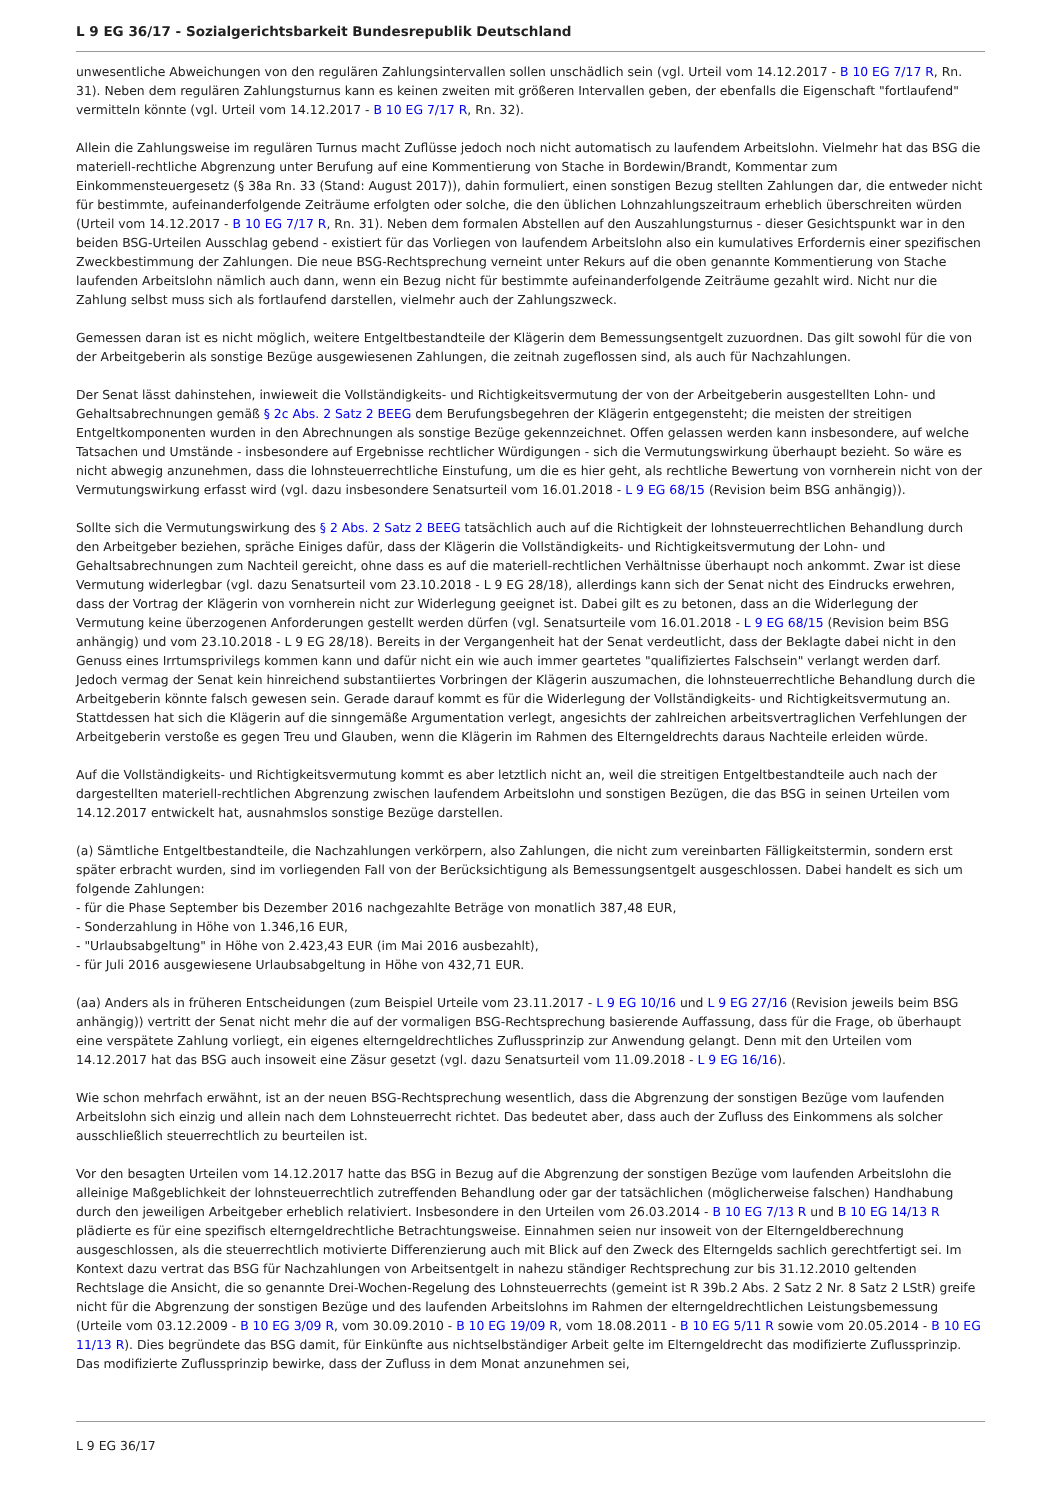L 9 EG 36/17 - Sozialgerichtsbarkeit Bundesrepublik Deutschland
unwesentliche Abweichungen von den regulären Zahlungsintervallen sollen unschädlich sein (vgl. Urteil vom 14.12.2017 - B 10 EG 7/17 R, Rn. 31). Neben dem regulären Zahlungsturnus kann es keinen zweiten mit größeren Intervallen geben, der ebenfalls die Eigenschaft "fortlaufend" vermitteln könnte (vgl. Urteil vom 14.12.2017 - B 10 EG 7/17 R, Rn. 32).
Allein die Zahlungsweise im regulären Turnus macht Zuflüsse jedoch noch nicht automatisch zu laufendem Arbeitslohn. Vielmehr hat das BSG die materiell-rechtliche Abgrenzung unter Berufung auf eine Kommentierung von Stache in Bordewin/Brandt, Kommentar zum Einkommensteuergesetz (§ 38a Rn. 33 (Stand: August 2017)), dahin formuliert, einen sonstigen Bezug stellten Zahlungen dar, die entweder nicht für bestimmte, aufeinanderfolgende Zeiträume erfolgten oder solche, die den üblichen Lohnzahlungszeitraum erheblich überschreiten würden (Urteil vom 14.12.2017 - B 10 EG 7/17 R, Rn. 31). Neben dem formalen Abstellen auf den Auszahlungsturnus - dieser Gesichtspunkt war in den beiden BSG-Urteilen Ausschlag gebend - existiert für das Vorliegen von laufendem Arbeitslohn also ein kumulatives Erfordernis einer spezifischen Zweckbestimmung der Zahlungen. Die neue BSG-Rechtsprechung verneint unter Rekurs auf die oben genannte Kommentierung von Stache laufenden Arbeitslohn nämlich auch dann, wenn ein Bezug nicht für bestimmte aufeinanderfolgende Zeiträume gezahlt wird. Nicht nur die Zahlung selbst muss sich als fortlaufend darstellen, vielmehr auch der Zahlungszweck.
Gemessen daran ist es nicht möglich, weitere Entgeltbestandteile der Klägerin dem Bemessungsentgelt zuzuordnen. Das gilt sowohl für die von der Arbeitgeberin als sonstige Bezüge ausgewiesenen Zahlungen, die zeitnah zugeflossen sind, als auch für Nachzahlungen.
Der Senat lässt dahinstehen, inwieweit die Vollständigkeits- und Richtigkeitsvermutung der von der Arbeitgeberin ausgestellten Lohn- und Gehaltsabrechnungen gemäß § 2c Abs. 2 Satz 2 BEEG dem Berufungsbegehren der Klägerin entgegensteht; die meisten der streitigen Entgeltkomponenten wurden in den Abrechnungen als sonstige Bezüge gekennzeichnet. Offen gelassen werden kann insbesondere, auf welche Tatsachen und Umstände - insbesondere auf Ergebnisse rechtlicher Würdigungen - sich die Vermutungswirkung überhaupt bezieht. So wäre es nicht abwegig anzunehmen, dass die lohnsteuerrechtliche Einstufung, um die es hier geht, als rechtliche Bewertung von vornherein nicht von der Vermutungswirkung erfasst wird (vgl. dazu insbesondere Senatsurteil vom 16.01.2018 - L 9 EG 68/15 (Revision beim BSG anhängig)).
Sollte sich die Vermutungswirkung des § 2 Abs. 2 Satz 2 BEEG tatsächlich auch auf die Richtigkeit der lohnsteuerrechtlichen Behandlung durch den Arbeitgeber beziehen, spräche Einiges dafür, dass der Klägerin die Vollständigkeits- und Richtigkeitsvermutung der Lohn- und Gehaltsabrechnungen zum Nachteil gereicht, ohne dass es auf die materiell-rechtlichen Verhältnisse überhaupt noch ankommt. Zwar ist diese Vermutung widerlegbar (vgl. dazu Senatsurteil vom 23.10.2018 - L 9 EG 28/18), allerdings kann sich der Senat nicht des Eindrucks erwehren, dass der Vortrag der Klägerin von vornherein nicht zur Widerlegung geeignet ist. Dabei gilt es zu betonen, dass an die Widerlegung der Vermutung keine überzogenen Anforderungen gestellt werden dürfen (vgl. Senatsurteile vom 16.01.2018 - L 9 EG 68/15 (Revision beim BSG anhängig) und vom 23.10.2018 - L 9 EG 28/18). Bereits in der Vergangenheit hat der Senat verdeutlicht, dass der Beklagte dabei nicht in den Genuss eines Irrtumsprivilegs kommen kann und dafür nicht ein wie auch immer geartetes "qualifiziertes Falschsein" verlangt werden darf. Jedoch vermag der Senat kein hinreichend substantiiertes Vorbringen der Klägerin auszumachen, die lohnsteuerrechtliche Behandlung durch die Arbeitgeberin könnte falsch gewesen sein. Gerade darauf kommt es für die Widerlegung der Vollständigkeits- und Richtigkeitsvermutung an. Stattdessen hat sich die Klägerin auf die sinngemäße Argumentation verlegt, angesichts der zahlreichen arbeitsvertraglichen Verfehlungen der Arbeitgeberin verstoße es gegen Treu und Glauben, wenn die Klägerin im Rahmen des Elterngeldrechts daraus Nachteile erleiden würde.
Auf die Vollständigkeits- und Richtigkeitsvermutung kommt es aber letztlich nicht an, weil die streitigen Entgeltbestandteile auch nach der dargestellten materiell-rechtlichen Abgrenzung zwischen laufendem Arbeitslohn und sonstigen Bezügen, die das BSG in seinen Urteilen vom 14.12.2017 entwickelt hat, ausnahmslos sonstige Bezüge darstellen.
(a) Sämtliche Entgeltbestandteile, die Nachzahlungen verkörpern, also Zahlungen, die nicht zum vereinbarten Fälligkeitstermin, sondern erst später erbracht wurden, sind im vorliegenden Fall von der Berücksichtigung als Bemessungsentgelt ausgeschlossen. Dabei handelt es sich um folgende Zahlungen:
- für die Phase September bis Dezember 2016 nachgezahlte Beträge von monatlich 387,48 EUR,
- Sonderzahlung in Höhe von 1.346,16 EUR,
- "Urlaubsabgeltung" in Höhe von 2.423,43 EUR (im Mai 2016 ausbezahlt),
- für Juli 2016 ausgewiesene Urlaubsabgeltung in Höhe von 432,71 EUR.
(aa) Anders als in früheren Entscheidungen (zum Beispiel Urteile vom 23.11.2017 - L 9 EG 10/16 und L 9 EG 27/16 (Revision jeweils beim BSG anhängig)) vertritt der Senat nicht mehr die auf der vormaligen BSG-Rechtsprechung basierende Auffassung, dass für die Frage, ob überhaupt eine verspätete Zahlung vorliegt, ein eigenes elterngeldrechtliches Zuflussprinzip zur Anwendung gelangt. Denn mit den Urteilen vom 14.12.2017 hat das BSG auch insoweit eine Zäsur gesetzt (vgl. dazu Senatsurteil vom 11.09.2018 - L 9 EG 16/16).
Wie schon mehrfach erwähnt, ist an der neuen BSG-Rechtsprechung wesentlich, dass die Abgrenzung der sonstigen Bezüge vom laufenden Arbeitslohn sich einzig und allein nach dem Lohnsteuerrecht richtet. Das bedeutet aber, dass auch der Zufluss des Einkommens als solcher ausschließlich steuerrechtlich zu beurteilen ist.
Vor den besagten Urteilen vom 14.12.2017 hatte das BSG in Bezug auf die Abgrenzung der sonstigen Bezüge vom laufenden Arbeitslohn die alleinige Maßgeblichkeit der lohnsteuerrechtlich zutreffenden Behandlung oder gar der tatsächlichen (möglicherweise falschen) Handhabung durch den jeweiligen Arbeitgeber erheblich relativiert. Insbesondere in den Urteilen vom 26.03.2014 - B 10 EG 7/13 R und B 10 EG 14/13 R plädierte es für eine spezifisch elterngeldrechtliche Betrachtungsweise. Einnahmen seien nur insoweit von der Elterngeldberechnung ausgeschlossen, als die steuerrechtlich motivierte Differenzierung auch mit Blick auf den Zweck des Elterngelds sachlich gerechtfertigt sei. Im Kontext dazu vertrat das BSG für Nachzahlungen von Arbeitsentgelt in nahezu ständiger Rechtsprechung zur bis 31.12.2010 geltenden Rechtslage die Ansicht, die so genannte Drei-Wochen-Regelung des Lohnsteuerrechts (gemeint ist R 39b.2 Abs. 2 Satz 2 Nr. 8 Satz 2 LStR) greife nicht für die Abgrenzung der sonstigen Bezüge und des laufenden Arbeitslohns im Rahmen der elterngeldrechtlichen Leistungsbemessung (Urteile vom 03.12.2009 - B 10 EG 3/09 R, vom 30.09.2010 - B 10 EG 19/09 R, vom 18.08.2011 - B 10 EG 5/11 R sowie vom 20.05.2014 - B 10 EG 11/13 R). Dies begründete das BSG damit, für Einkünfte aus nichtselbständiger Arbeit gelte im Elterngeldrecht das modifizierte Zuflussprinzip. Das modifizierte Zuflussprinzip bewirke, dass der Zufluss in dem Monat anzunehmen sei,
L 9 EG 36/17